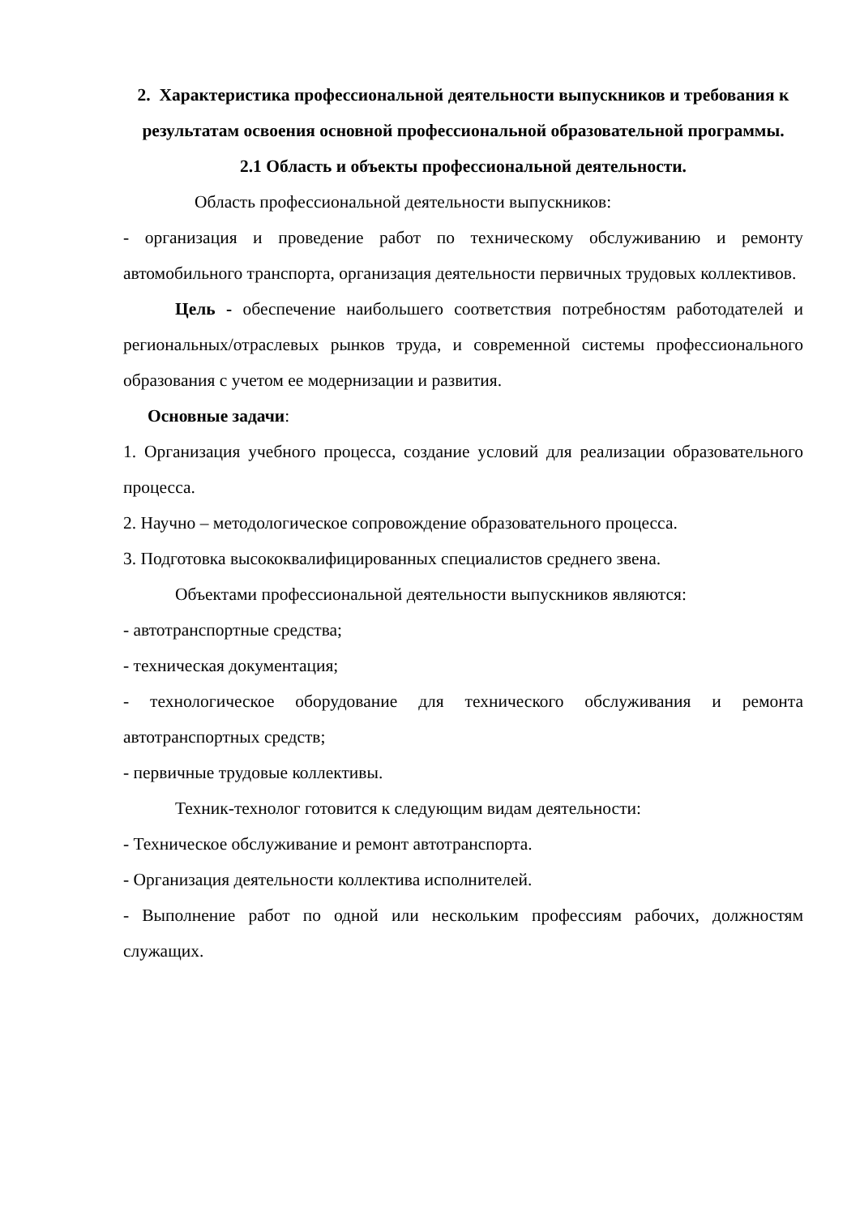2. Характеристика профессиональной деятельности выпускников и требования к результатам освоения основной профессиональной образовательной программы.
2.1 Область и объекты профессиональной деятельности.
Область профессиональной деятельности выпускников:
- организация и проведение работ по техническому обслуживанию и ремонту автомобильного транспорта, организация деятельности первичных трудовых коллективов.
Цель - обеспечение наибольшего соответствия потребностям работодателей и региональных/отраслевых рынков труда, и современной системы профессионального образования с учетом ее модернизации и развития.
Основные задачи:
1. Организация учебного процесса, создание условий для реализации образовательного процесса.
2. Научно – методологическое сопровождение образовательного процесса.
3. Подготовка высококвалифицированных специалистов среднего звена.
Объектами профессиональной деятельности выпускников являются:
- автотранспортные средства;
- техническая документация;
- технологическое оборудование для технического обслуживания и ремонта автотранспортных средств;
- первичные трудовые коллективы.
Техник-технолог готовится к следующим видам деятельности:
- Техническое обслуживание и ремонт автотранспорта.
- Организация деятельности коллектива исполнителей.
- Выполнение работ по одной или нескольким профессиям рабочих, должностям служащих.